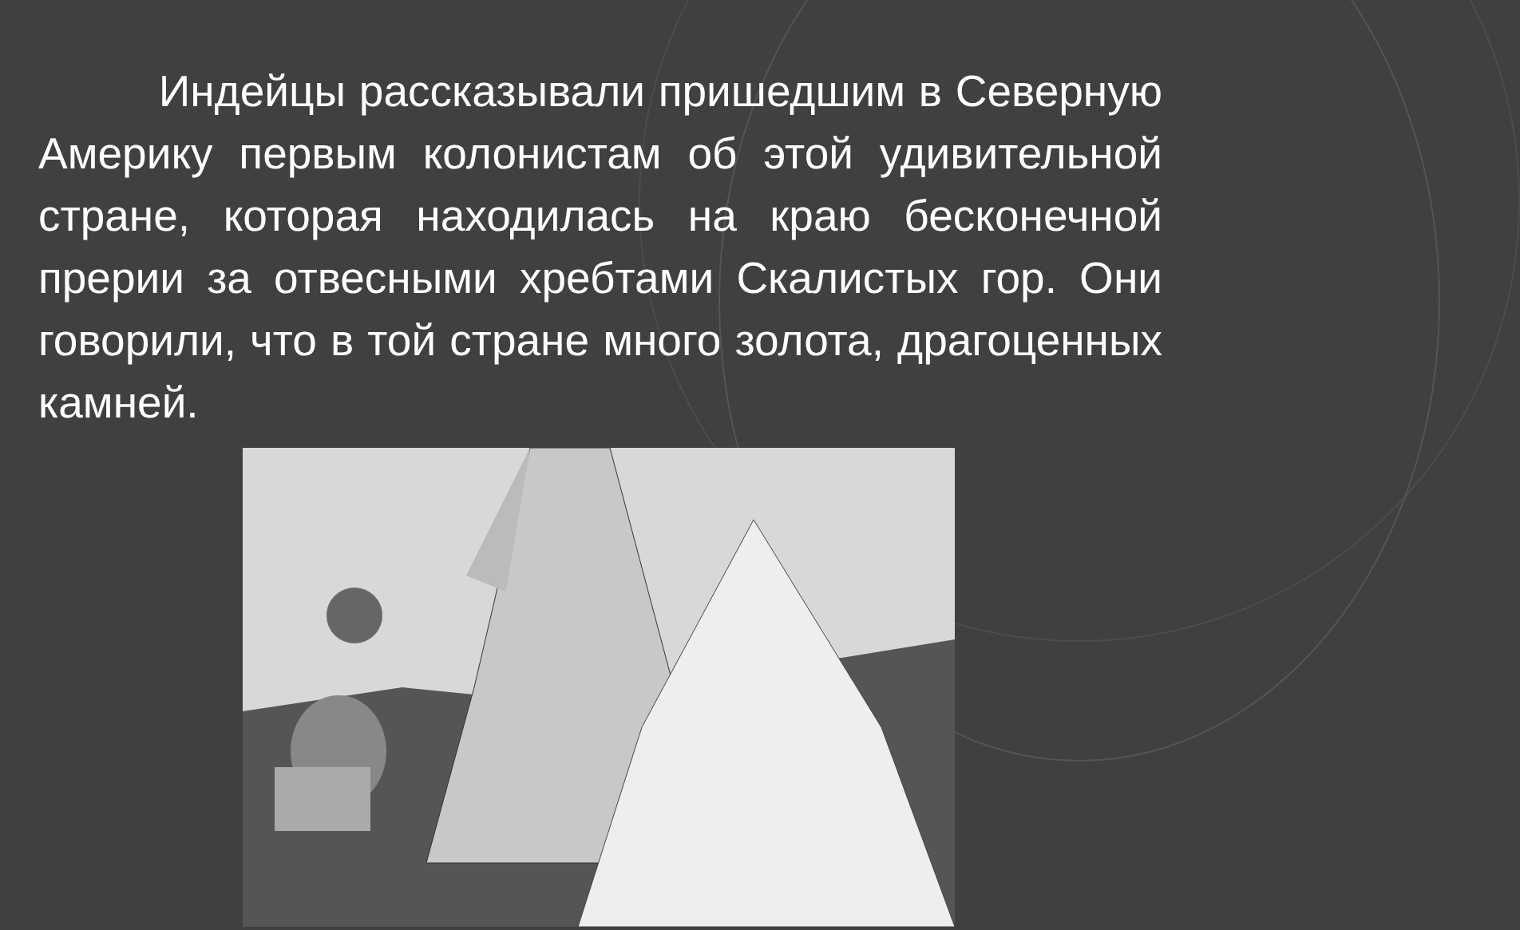Индейцы рассказывали пришедшим в Северную Америку первым колонистам об этой удивительной стране, которая находилась на краю бесконечной прерии за отвесными хребтами Скалистых гор. Они говорили, что в той стране много золота, драгоценных камней.